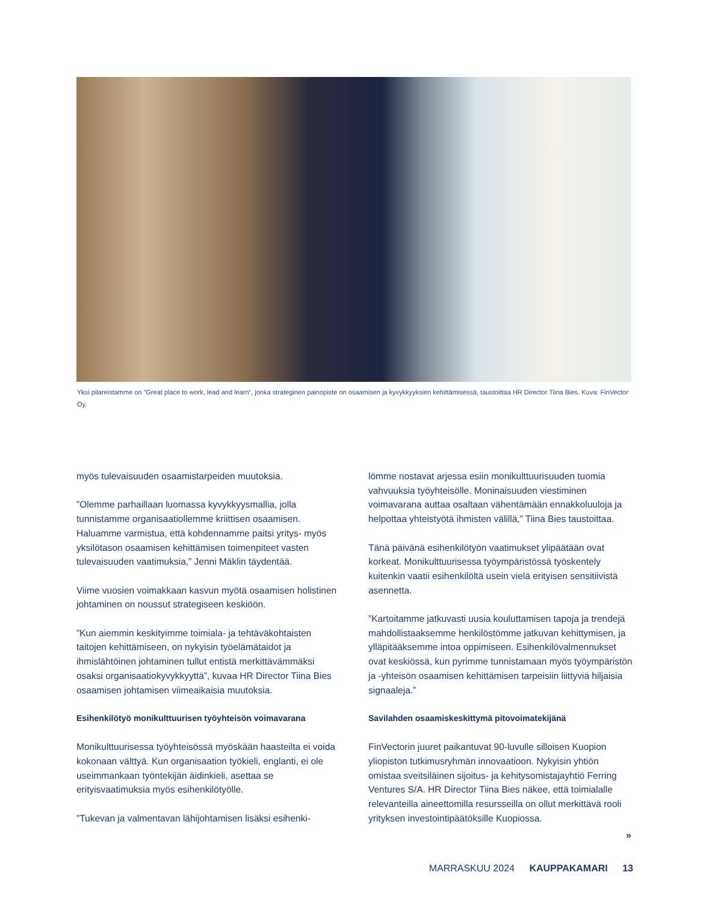Yksi pilareistamme on ”Great place to work, lead and learn”, jonka strateginen painopiste on osaamisen ja kyvykkyyksien kehittämisessä, taustoittaa HR Director Tiina Bies. Kuva: FinVector Oy.
myös tulevaisuuden osaamistarpeiden muutoksia.
”Olemme parhaillaan luomassa kyvykkyysmallia, jolla tunnistamme organisaatiollemme kriittisen osaamisen. Haluamme varmistua, että kohdennamme paitsi yritys- myös yksilötason osaamisen kehittämisen toimenpiteet vasten tulevaisuuden vaatimuksia,” Jenni Mäklin täydentää.
Viime vuosien voimakkaan kasvun myötä osaamisen holistinen johtaminen on noussut strategiseen keskiöön.
”Kun aiemmin keskityimme toimiala- ja tehtäväkohtaisten taitojen kehittämiseen, on nykyisin työelämätaidot ja ihmislähtöinen johtaminen tullut entistä merkittävämmäksi osaksi organisaatiokyvykkyyttä”, kuvaa HR Director Tiina Bies osaamisen johtamisen viimeaikaisia muutoksia.
Esihenkilötyö monikulttuurisen työyhteisön voimavarana
Monikulttuurisessa työyhteisössä myöskään haasteilta ei voida kokonaan välttyä. Kun organisaation työkieli, englanti, ei ole useimmankaan työntekijän äidinkieli, asettaa se erityisvaatimuksia myös esihenkilötyölle.
”Tukevan ja valmentavan lähijohtamisen lisäksi esihenki-
lömme nostavat arjessa esiin monikulttuurisuuden tuomia vahvuuksia työyhteisölle. Moninaisuuden viestiminen voimavarana auttaa osaltaan vähentämään ennakkoluuloja ja helpottaa yhteistyötä ihmisten välillä,” Tiina Bies taustoittaa.
Tänä päivänä esihenkilötyön vaatimukset ylipäätään ovat korkeat. Monikulttuurisessa työympäristössä työskentely kuitenkin vaatii esihenkilöltä usein vielä erityisen sensitiivistä asennetta.
”Kartoitamme jatkuvasti uusia kouluttamisen tapoja ja trendejä mahdollistaaksemme henkilöstömme jatkuvan kehittymisen, ja ylläpitääksemme intoa oppimiseen. Esihenkilövalmennukset ovat keskiössä, kun pyrimme tunnistamaan myös työympäristön ja -yhteisön osaamisen kehittämisen tarpeisiin liittyviä hiljaisia signaaleja.”
Savilahden osaamiskeskittymä pitovoimatekijänä
FinVectorin juuret paikantuvat 90-luvulle silloisen Kuopion yliopiston tutkimusryhmän innovaatioon. Nykyisin yhtiön omistaa sveitsiläinen sijoitus- ja kehitysomistajayhtiö Ferring Ventures S/A. HR Director Tiina Bies näkee, että toimialalle relevanteilla aineettomilla resursseilla on ollut merkittävä rooli yrityksen investointipäätöksille Kuopiossa.
»
MARRASKUU 2024 KAUPPAKAMARI 13